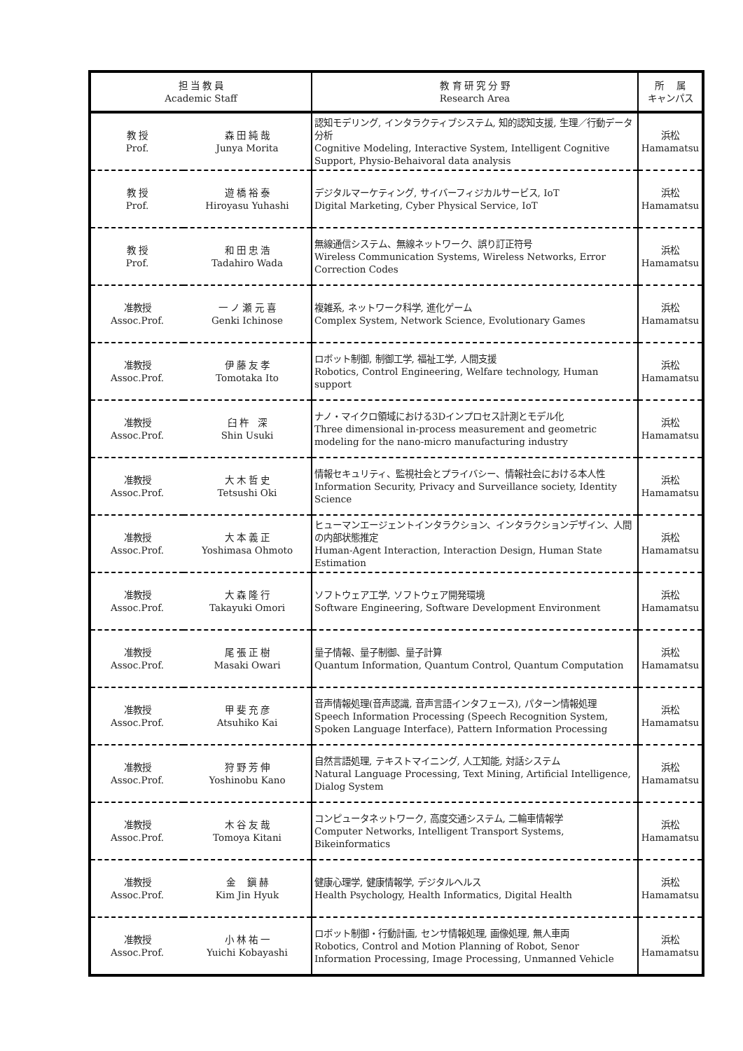| 担 当 教 員 Academic Staff | | 教 育 研 究 分 野 Research Area | 所 属 キャンパス |
| --- | --- | --- | --- |
| 教 授 Prof. | 森 田 純 哉 Junya Morita | 認知モデリング, インタラクティブシステム, 知的認知支援, 生理／行動データ分析 Cognitive Modeling, Interactive System, Intelligent Cognitive Support, Physio-Behaivoral data analysis | 浜松 Hamamatsu |
| 教 授 Prof. | 遊 橋 裕 泰 Hiroyasu Yuhashi | デジタルマーケティング, サイバーフィジカルサービス, IoT Digital Marketing, Cyber Physical Service, IoT | 浜松 Hamamatsu |
| 教 授 Prof. | 和 田 忠 浩 Tadahiro Wada | 無線通信システム、無線ネットワーク、誤り訂正符号 Wireless Communication Systems, Wireless Networks, Error Correction Codes | 浜松 Hamamatsu |
| 准教授 Assoc.Prof. | 一 ノ 瀬 元 喜 Genki Ichinose | 複雑系, ネットワーク科学, 進化ゲーム Complex System, Network Science, Evolutionary Games | 浜松 Hamamatsu |
| 准教授 Assoc.Prof. | 伊 藤 友 孝 Tomotaka Ito | ロボット制御, 制御工学, 福祉工学, 人間支援 Robotics, Control Engineering, Welfare technology, Human support | 浜松 Hamamatsu |
| 准教授 Assoc.Prof. | 臼 杵 深 Shin Usuki | ナノ・マイクロ領域における3Dインプロセス計測とモデル化 Three dimensional in-process measurement and geometric modeling for the nano-micro manufacturing industry | 浜松 Hamamatsu |
| 准教授 Assoc.Prof. | 大 木 哲 史 Tetsushi Oki | 情報セキュリティ、監視社会とプライバシー、情報社会における本人性 Information Security, Privacy and Surveillance society, Identity Science | 浜松 Hamamatsu |
| 准教授 Assoc.Prof. | 大 本 義 正 Yoshimasa Ohmoto | ヒューマンエージェントインタラクション、インタラクションデザイン、人間の内部状態推定 Human-Agent Interaction, Interaction Design, Human State Estimation | 浜松 Hamamatsu |
| 准教授 Assoc.Prof. | 大 森 隆 行 Takayuki Omori | ソフトウェア工学, ソフトウェア開発環境 Software Engineering, Software Development Environment | 浜松 Hamamatsu |
| 准教授 Assoc.Prof. | 尾 張 正 樹 Masaki Owari | 量子情報、量子制御、量子計算 Quantum Information, Quantum Control, Quantum Computation | 浜松 Hamamatsu |
| 准教授 Assoc.Prof. | 甲 斐 充 彦 Atsuhiko Kai | 音声情報処理(音声認識, 音声言語インタフェース), パターン情報処理 Speech Information Processing (Speech Recognition System, Spoken Language Interface), Pattern Information Processing | 浜松 Hamamatsu |
| 准教授 Assoc.Prof. | 狩 野 芳 伸 Yoshinobu Kano | 自然言語処理, テキストマイニング, 人工知能, 対話システム Natural Language Processing, Text Mining, Artificial Intelligence, Dialog System | 浜松 Hamamatsu |
| 准教授 Assoc.Prof. | 木 谷 友 哉 Tomoya Kitani | コンピュータネットワーク, 高度交通システム, 二輪車情報学 Computer Networks, Intelligent Transport Systems, Bikeinformatics | 浜松 Hamamatsu |
| 准教授 Assoc.Prof. | 金 鎭 赫 Kim Jin Hyuk | 健康心理学, 健康情報学, デジタルヘルス Health Psychology, Health Informatics, Digital Health | 浜松 Hamamatsu |
| 准教授 Assoc.Prof. | 小 林 祐 一 Yuichi Kobayashi | ロボット制御・行動計画, センサ情報処理, 画像処理, 無人車両 Robotics, Control and Motion Planning of Robot, Senor Information Processing, Image Processing, Unmanned Vehicle | 浜松 Hamamatsu |